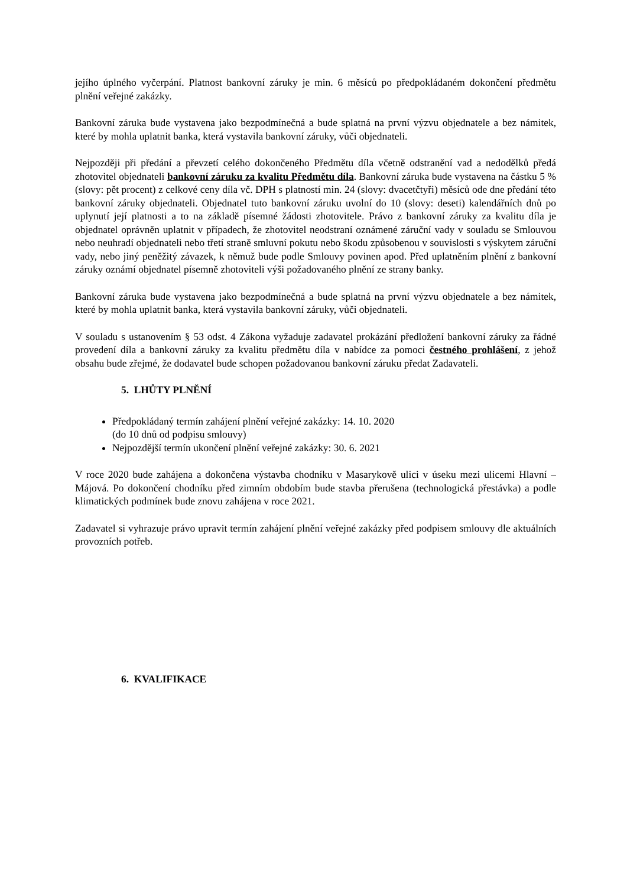jejího úplného vyčerpání. Platnost bankovní záruky je min. 6 měsíců po předpokládaném dokončení předmětu plnění veřejné zakázky.
Bankovní záruka bude vystavena jako bezpodmínečná a bude splatná na první výzvu objednatele a bez námitek, které by mohla uplatnit banka, která vystavila bankovní záruky, vůči objednateli.
Nejpozději při předání a převzetí celého dokončeného Předmětu díla včetně odstranění vad a nedodělků předá zhotovitel objednateli bankovní záruku za kvalitu Předmětu díla. Bankovní záruka bude vystavena na částku 5 % (slovy: pět procent) z celkové ceny díla vč. DPH s platností min. 24 (slovy: dvacetčtyři) měsíců ode dne předání této bankovní záruky objednateli. Objednatel tuto bankovní záruku uvolní do 10 (slovy: deseti) kalendářních dnů po uplynutí její platnosti a to na základě písemné žádosti zhotovitele. Právo z bankovní záruky za kvalitu díla je objednatel oprávněn uplatnit v případech, že zhotovitel neodstraní oznámené záruční vady v souladu se Smlouvou nebo neuhradí objednateli nebo třetí straně smluvní pokutu nebo škodu způsobenou v souvislosti s výskytem záruční vady, nebo jiný peněžitý závazek, k němuž bude podle Smlouvy povinen apod. Před uplatněním plnění z bankovní záruky oznámí objednatel písemně zhotoviteli výši požadovaného plnění ze strany banky.
Bankovní záruka bude vystavena jako bezpodmínečná a bude splatná na první výzvu objednatele a bez námitek, které by mohla uplatnit banka, která vystavila bankovní záruky, vůči objednateli.
V souladu s ustanovením § 53 odst. 4 Zákona vyžaduje zadavatel prokázání předložení bankovní záruky za řádné provedení díla a bankovní záruky za kvalitu předmětu díla v nabídce za pomoci čestného prohlášení, z jehož obsahu bude zřejmé, že dodavatel bude schopen požadovanou bankovní záruku předat Zadavateli.
5. LHŮTY PLNĚNÍ
Předpokládaný termín zahájení plnění veřejné zakázky: 14. 10. 2020
(do 10 dnů od podpisu smlouvy)
Nejpozdější termín ukončení plnění veřejné zakázky: 30. 6. 2021
V roce 2020 bude zahájena a dokončena výstavba chodníku v Masarykově ulici v úseku mezi ulicemi Hlavní – Májová. Po dokončení chodníku před zimním obdobím bude stavba přerušena (technologická přestávka) a podle klimatických podmínek bude znovu zahájena v roce 2021.
Zadavatel si vyhrazuje právo upravit termín zahájení plnění veřejné zakázky před podpisem smlouvy dle aktuálních provozních potřeb.
6. KVALIFIKACE